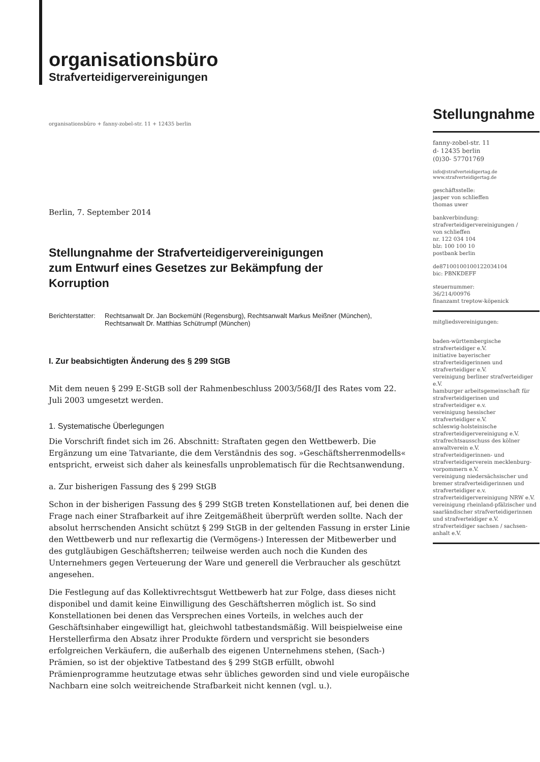organisationsbüro
Strafverteidigervereinigungen
organisationsbüro + fanny-zobel-str. 11 + 12435 berlin
Berlin, 7. September 2014
Stellungnahme der Strafverteidigervereinigungen
zum Entwurf eines Gesetzes zur Bekämpfung der
Korruption
Berichterstatter:
Rechtsanwalt Dr. Jan Bockemühl (Regensburg), Rechtsanwalt Markus Meißner (München),
Rechtsanwalt Dr. Matthias Schütrumpf (München)
I. Zur beabsichtigten Änderung des § 299 StGB
Mit dem neuen § 299 E-StGB soll der Rahmenbeschluss 2003/568/JI des Rates vom 22. Juli 2003 umgesetzt werden.
1. Systematische Überlegungen
Die Vorschrift findet sich im 26. Abschnitt: Straftaten gegen den Wettbewerb. Die Ergänzung um eine Tatvariante, die dem Verständnis des sog. »Geschäftsherrenmodells« entspricht, erweist sich daher als keinesfalls unproblematisch für die Rechtsanwendung.
a. Zur bisherigen Fassung des § 299 StGB
Schon in der bisherigen Fassung des § 299 StGB treten Konstellationen auf, bei denen die Frage nach einer Strafbarkeit auf ihre Zeitgemäßheit überprüft werden sollte. Nach der absolut herrschenden Ansicht schützt § 299 StGB in der geltenden Fassung in erster Linie den Wettbewerb und nur reflexartig die (Vermögens-) Interessen der Mitbewerber und des gutgläubigen Geschäftsherren; teilweise werden auch noch die Kunden des Unternehmers gegen Verteuerung der Ware und generell die Verbraucher als geschützt angesehen.
Die Festlegung auf das Kollektivrechtsgut Wettbewerb hat zur Folge, dass dieses nicht disponibel und damit keine Einwilligung des Geschäftsherren möglich ist. So sind Konstellationen bei denen das Versprechen eines Vorteils, in welches auch der Geschäftsinhaber eingewilligt hat, gleichwohl tatbestandsmäßig. Will beispielweise eine Herstellerfirma den Absatz ihrer Produkte fördern und verspricht sie besonders erfolgreichen Verkäufern, die außerhalb des eigenen Unternehmens stehen, (Sach-) Prämien, so ist der objektive Tatbestand des § 299 StGB erfüllt, obwohl Prämienprogramme heutzutage etwas sehr übliches geworden sind und viele europäische Nachbarn eine solch weitreichende Strafbarkeit nicht kennen (vgl. u.).
Stellungnahme
fanny-zobel-str. 11
d- 12435 berlin
(0)30- 57701769
info@strafverteidigertag.de
www.strafverteidigertag.de
geschäftsstelle:
jasper von schlieffen
thomas uwer
bankverbindung:
strafverteidigervereinigungen /
von schlieffen
nr. 122 034 104
blz: 100 100 10
postbank berlin
de87100100100122034104
bic: PBNKDEFF
steuernummer:
36/214/00976
finanzamt treptow-köpenick
mitgliedsvereinigungen:
baden-württembergische strafverteidiger e.V.
initiative bayerischer strafverteidigerinnen und strafverteidiger e.V.
vereinigung berliner strafverteidiger e.V.
hamburger arbeitsgemeinschaft für strafverteidigerinen und strafverteidiger e.v.
vereinigung hessischer strafverteidiger e.V.
schleswig-holsteinische strafverteidigervereinigung e.V.
strafrechtsausschuss des kölner anwaltverein e.V.
strafverteidigerinnen- und strafverteidigerverein mecklenburg-vorpommern e.V.
vereinigung niedersächsischer und bremer strafverteidigerinnen und strafverteidiger e.v.
strafverteidigervereinigung NRW e.V.
vereinigung rheinland-pfälzischer und saarländischer strafverteidigerinnen und strafverteidiger e.V.
strafverteidiger sachsen / sachsen-anhalt e.V.